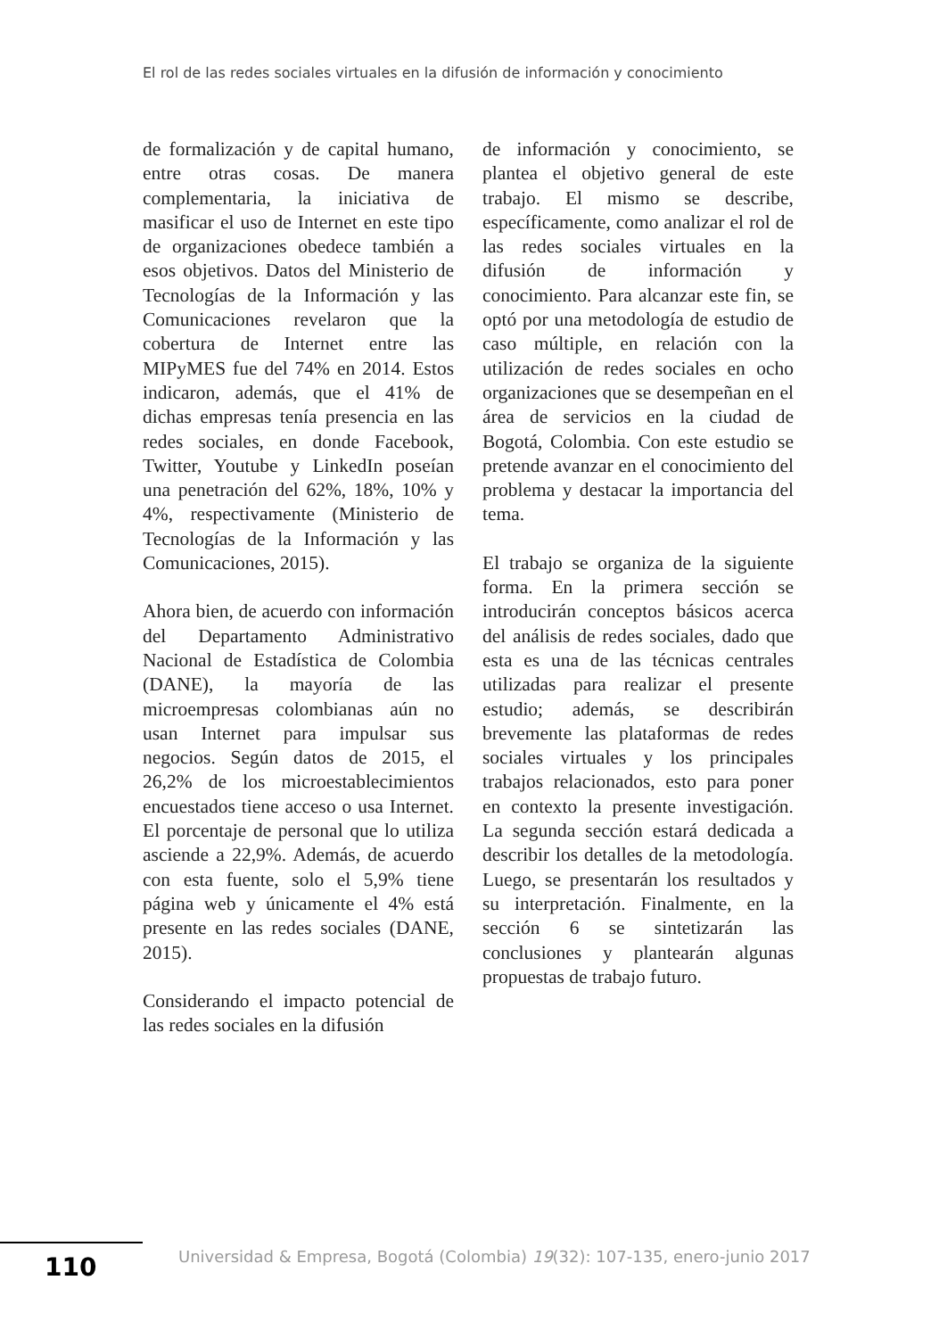El rol de las redes sociales virtuales en la difusión de información y conocimiento
de formalización y de capital humano, entre otras cosas. De manera complementaria, la iniciativa de masificar el uso de Internet en este tipo de organizaciones obedece también a esos objetivos. Datos del Ministerio de Tecnologías de la Información y las Comunicaciones revelaron que la cobertura de Internet entre las MIPyMES fue del 74% en 2014. Estos indicaron, además, que el 41% de dichas empresas tenía presencia en las redes sociales, en donde Facebook, Twitter, Youtube y LinkedIn poseían una penetración del 62%, 18%, 10% y 4%, respectivamente (Ministerio de Tecnologías de la Información y las Comunicaciones, 2015).
Ahora bien, de acuerdo con información del Departamento Administrativo Nacional de Estadística de Colombia (DANE), la mayoría de las microempresas colombianas aún no usan Internet para impulsar sus negocios. Según datos de 2015, el 26,2% de los microestablecimientos encuestados tiene acceso o usa Internet. El porcentaje de personal que lo utiliza asciende a 22,9%. Además, de acuerdo con esta fuente, solo el 5,9% tiene página web y únicamente el 4% está presente en las redes sociales (DANE, 2015).
Considerando el impacto potencial de las redes sociales en la difusión
de información y conocimiento, se plantea el objetivo general de este trabajo. El mismo se describe, específicamente, como analizar el rol de las redes sociales virtuales en la difusión de información y conocimiento. Para alcanzar este fin, se optó por una metodología de estudio de caso múltiple, en relación con la utilización de redes sociales en ocho organizaciones que se desempeñan en el área de servicios en la ciudad de Bogotá, Colombia. Con este estudio se pretende avanzar en el conocimiento del problema y destacar la importancia del tema.
El trabajo se organiza de la siguiente forma. En la primera sección se introducirán conceptos básicos acerca del análisis de redes sociales, dado que esta es una de las técnicas centrales utilizadas para realizar el presente estudio; además, se describirán brevemente las plataformas de redes sociales virtuales y los principales trabajos relacionados, esto para poner en contexto la presente investigación. La segunda sección estará dedicada a describir los detalles de la metodología. Luego, se presentarán los resultados y su interpretación. Finalmente, en la sección 6 se sintetizarán las conclusiones y plantearán algunas propuestas de trabajo futuro.
110
Universidad & Empresa, Bogotá (Colombia) 19(32): 107-135, enero-junio 2017